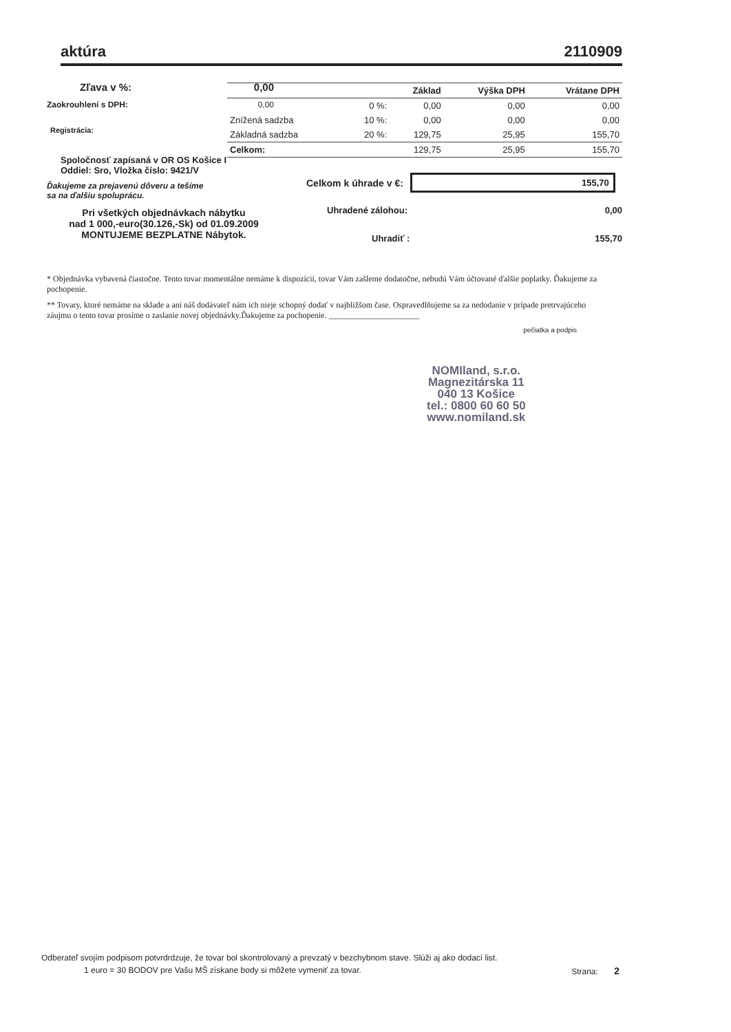aktúra 2110909
Zľava v %: 0,00
Zaokrouhlení s DPH: 0,00
Registrácia:
Spoločnosť zapísaná v OR OS Košice I
Oddiel: Sro, Vložka číslo: 9421/V
Ďakujeme za prejavenú dôveru a tešíme
sa na ďalšiu spoluprácu.
Pri všetkých objednávkach nábytku
nad 1 000,-euro(30.126,-Sk) od 01.09.2009
MONTUJEME BEZPLATNE Nábytok.
| | | Základ | Výška DPH | Vrátane DPH |
| --- | --- | --- | --- | --- |
| | 0 %: | 0,00 | 0,00 | 0,00 |
| Znížená sadzba | 10 %: | 0,00 | 0,00 | 0,00 |
| Základná sadzba | 20 %: | 129,75 | 25,95 | 155,70 |
| Celkom: | | 129,75 | 25,95 | 155,70 |
Celkom k úhrade v €:
155,70
Uhradené zálohou: 0,00
Uhradiť : 155,70
* Objednávka vybavená čiastočne. Tento tovar momentálne nemáme k dispozícií, tovar Vám zašleme dodatočne, nebudú Vám účtované ďalšie poplatky. Ďakujeme za pochopenie.
** Tovary, ktoré nemáme na sklade a ani náš dodávateľ nám ich nieje schopný dodať v najbližšom čase. Ospravedlňujeme sa za nedodanie v prípade pretrvajúceho záujmu o tento tovar prosíme o zaslanie novej objednávky.Ďakujeme za pochopenie. ______________________
pečiatka a podpis
NOMIland, s.r.o.
Magnezitárska 11
040 13 Košice
tel.: 0800 60 60 50
www.nomiland.sk
Odberateľ svojím podpisom potvrdrdzuje, že tovar bol skontrolovaný a prevzatý v bezchybnom stave. Slúži aj ako dodací list.
1 euro = 30 BODOV pre Vašu MŠ získane body si môžete vymeniť za tovar. Strana: 2